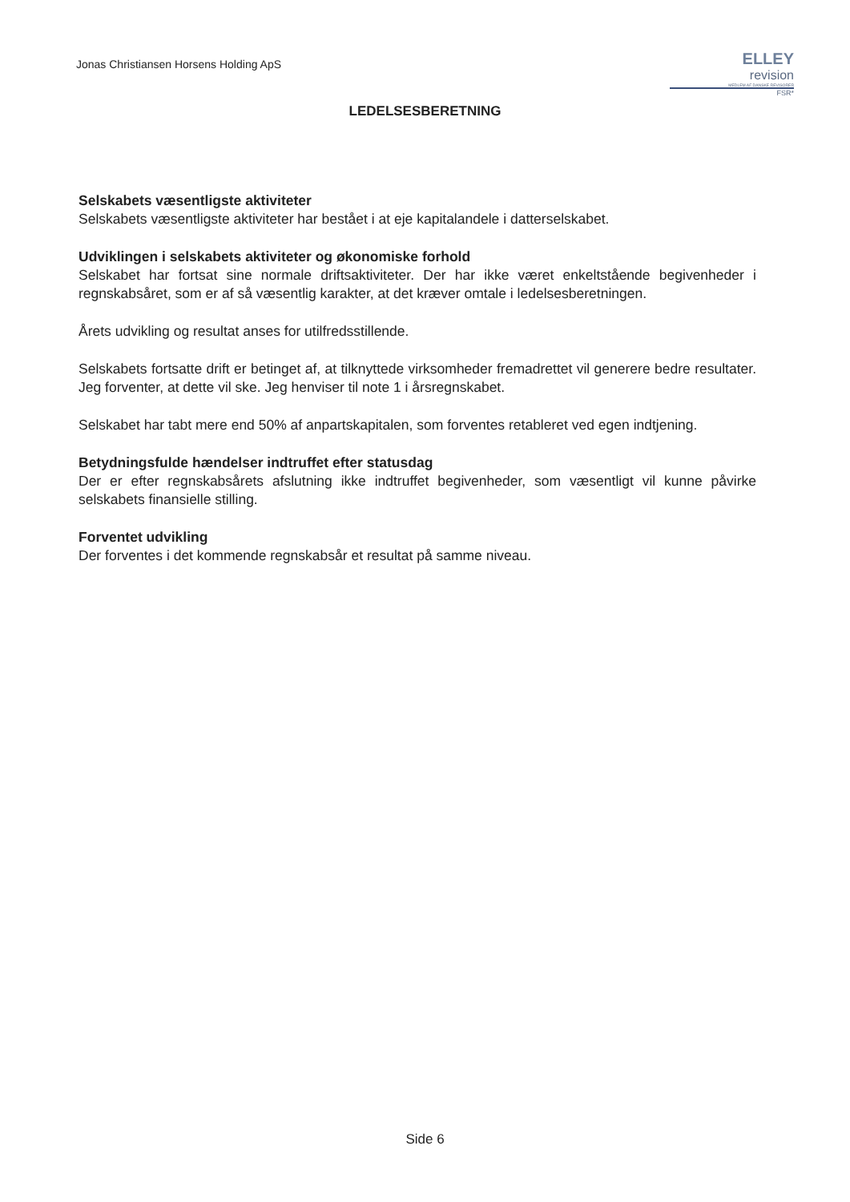Jonas Christiansen Horsens Holding ApS
ELLEY
revision
MEDLEM AF DANSKE REVISORER
FSR*
LEDELSESBERETNING
Selskabets væsentligste aktiviteter
Selskabets væsentligste aktiviteter har bestået i at eje kapitalandele i datterselskabet.
Udviklingen i selskabets aktiviteter og økonomiske forhold
Selskabet har fortsat sine normale driftsaktiviteter. Der har ikke været enkeltstående begivenheder i regnskabsåret, som er af så væsentlig karakter, at det kræver omtale i ledelsesberetningen.
Årets udvikling og resultat anses for utilfredsstillende.
Selskabets fortsatte drift er betinget af, at tilknyttede virksomheder fremadrettet vil generere bedre resultater. Jeg forventer, at dette vil ske. Jeg henviser til note 1 i årsregnskabet.
Selskabet har tabt mere end 50% af anpartskapitalen, som forventes retableret ved egen indtjening.
Betydningsfulde hændelser indtruffet efter statusdag
Der er efter regnskabsårets afslutning ikke indtruffet begivenheder, som væsentligt vil kunne påvirke selskabets finansielle stilling.
Forventet udvikling
Der forventes i det kommende regnskabsår et resultat på samme niveau.
Side 6